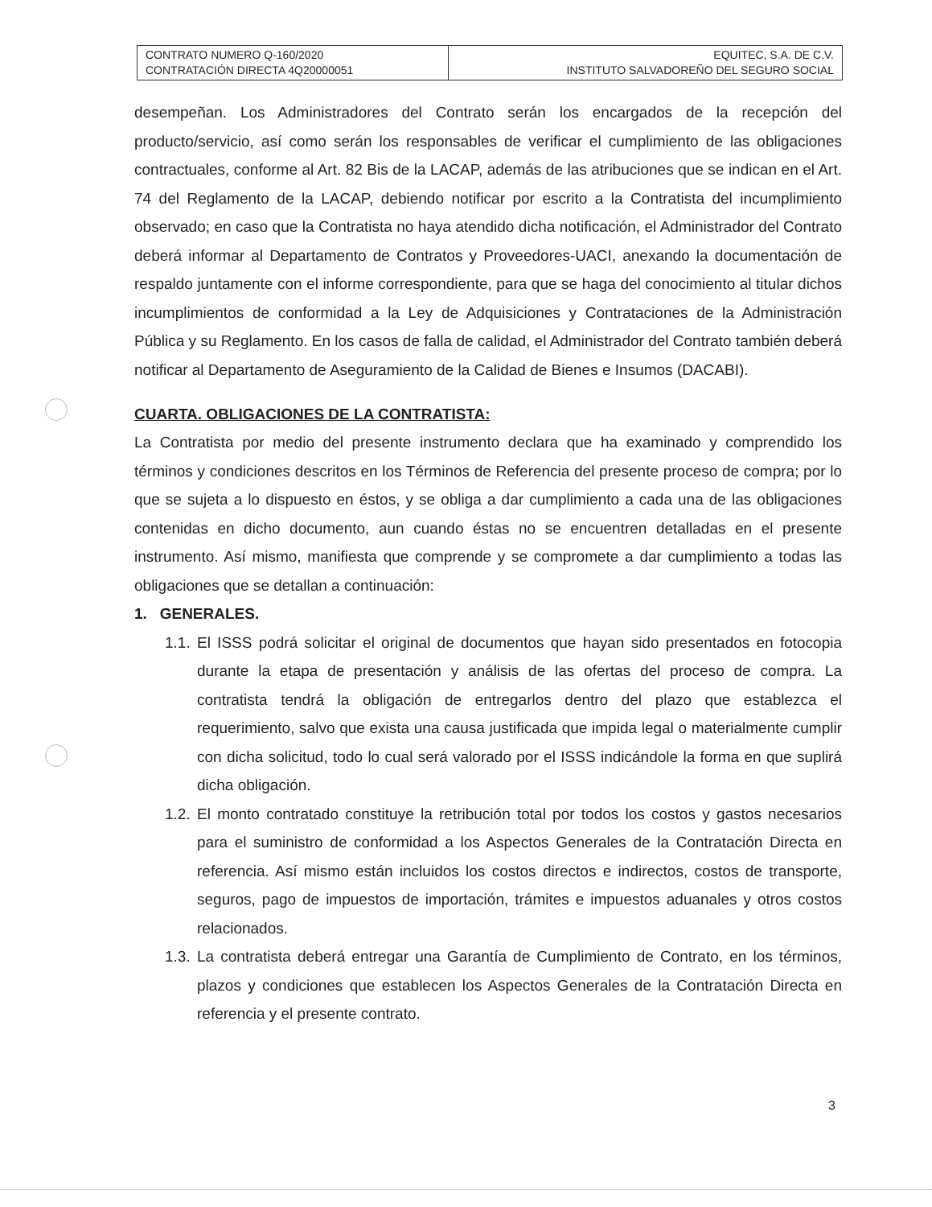| CONTRATO NUMERO Q-160/2020 CONTRATACIÓN DIRECTA 4Q20000051 | EQUITEC, S.A. DE C.V. INSTITUTO SALVADOREÑO DEL SEGURO SOCIAL |
desempeñan. Los Administradores del Contrato serán los encargados de la recepción del producto/servicio, así como serán los responsables de verificar el cumplimiento de las obligaciones contractuales, conforme al Art. 82 Bis de la LACAP, además de las atribuciones que se indican en el Art. 74 del Reglamento de la LACAP, debiendo notificar por escrito a la Contratista del incumplimiento observado; en caso que la Contratista no haya atendido dicha notificación, el Administrador del Contrato deberá informar al Departamento de Contratos y Proveedores-UACI, anexando la documentación de respaldo juntamente con el informe correspondiente, para que se haga del conocimiento al titular dichos incumplimientos de conformidad a la Ley de Adquisiciones y Contrataciones de la Administración Pública y su Reglamento. En los casos de falla de calidad, el Administrador del Contrato también deberá notificar al Departamento de Aseguramiento de la Calidad de Bienes e Insumos (DACABI).
CUARTA. OBLIGACIONES DE LA CONTRATISTA:
La Contratista por medio del presente instrumento declara que ha examinado y comprendido los términos y condiciones descritos en los Términos de Referencia del presente proceso de compra; por lo que se sujeta a lo dispuesto en éstos, y se obliga a dar cumplimiento a cada una de las obligaciones contenidas en dicho documento, aun cuando éstas no se encuentren detalladas en el presente instrumento. Así mismo, manifiesta que comprende y se compromete a dar cumplimiento a todas las obligaciones que se detallan a continuación:
1. GENERALES.
1.1.
El ISSS podrá solicitar el original de documentos que hayan sido presentados en fotocopia durante la etapa de presentación y análisis de las ofertas del proceso de compra. La contratista tendrá la obligación de entregarlos dentro del plazo que establezca el requerimiento, salvo que exista una causa justificada que impida legal o materialmente cumplir con dicha solicitud, todo lo cual será valorado por el ISSS indicándole la forma en que suplirá dicha obligación.
1.2.
El monto contratado constituye la retribución total por todos los costos y gastos necesarios para el suministro de conformidad a los Aspectos Generales de la Contratación Directa en referencia. Así mismo están incluidos los costos directos e indirectos, costos de transporte, seguros, pago de impuestos de importación, trámites e impuestos aduanales y otros costos relacionados.
1.3.
La contratista deberá entregar una Garantía de Cumplimiento de Contrato, en los términos, plazos y condiciones que establecen los Aspectos Generales de la Contratación Directa en referencia y el presente contrato.
3